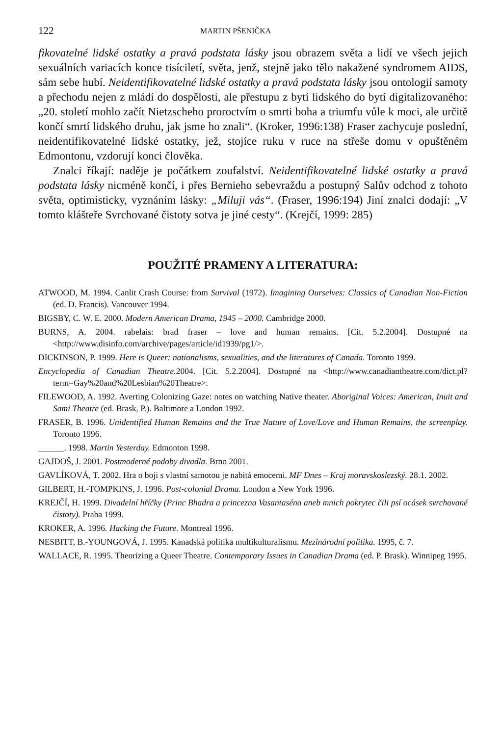122 MARTIN PŠENIČKA
fikovatelné lidské ostatky a pravá podstata lásky jsou obrazem světa a lidí ve všech jejich sexuálních variacích konce tisíciletí, světa, jenž, stejně jako tělo nakažené syndromem AIDS, sám sebe hubí. Neidentifikovatelné lidské ostatky a pravá podstata lásky jsou ontologií samoty a přechodu nejen z mládí do dospělosti, ale přestupu z bytí lidského do bytí digitalizovaného: „20. století mohlo začít Nietzscheho proroctvím o smrti boha a triumfu vůle k moci, ale určitě končí smrtí lidského druhu, jak jsme ho znali“. (Kroker, 1996:138) Fraser zachycuje poslední, neidentifikovatelné lidské ostatky, jež, stojíce ruku v ruce na střeše domu v opuštěném Edmontonu, vzdorují konci člověka.
Znalci říkají: naděje je počátkem zoufalství. Neidentifikovatelné lidské ostatky a pravá podstata lásky nicméně končí, i přes Bernieho sebevraždu a postupný Salův odchod z tohoto světa, optimisticky, vyznáním lásky: „Miluji vás“. (Fraser, 1996:194) Jiní znalci dodají: „V tomto klášteře Svrchované čistoty sotva je jiné cesty“. (Krejčí, 1999: 285)
POUŽITÉ PRAMENY A LITERATURA:
ATWOOD, M. 1994. Canlit Crash Course: from Survival (1972). Imagining Ourselves: Classics of Canadian Non-Fiction (ed. D. Francis). Vancouver 1994.
BIGSBY, C. W. E. 2000. Modern American Drama, 1945 – 2000. Cambridge 2000.
BURNS, A. 2004. rabelais: brad fraser – love and human remains. [Cit. 5.2.2004]. Dostupné na <http://www.disinfo.com/archive/pages/article/id1939/pg1/>.
DICKINSON, P. 1999. Here is Queer: nationalisms, sexualities, and the literatures of Canada. Toronto 1999.
Encyclopedia of Canadian Theatre. 2004. [Cit. 5.2.2004]. Dostupné na <http://www.canadiantheatre.com/dict.pl?term=Gay%20and%20Lesbian%20Theatre>.
FILEWOOD, A. 1992. Averting Colonizing Gaze: notes on watching Native theater. Aboriginal Voices: American, Inuit and Sami Theatre (ed. Brask, P.). Baltimore a London 1992.
FRASER, B. 1996. Unidentified Human Remains and the True Nature of Love/Love and Human Remains, the screenplay. Toronto 1996.
______. 1998. Martin Yesterday. Edmonton 1998.
GAJDOŠ, J. 2001. Postmoderné podoby divadla. Brno 2001.
GAVLÍKOVÁ, T. 2002. Hra o boji s vlastní samotou je nabitá emocemi. MF Dnes – Kraj moravskoslezský. 28.1. 2002.
GILBERT, H.-TOMPKINS, J. 1996. Post-colonial Drama. London a New York 1996.
KREJČÍ, H. 1999. Divadelní hříčky (Princ Bhadra a princezna Vasantaséna aneb mnich pokrytec čili psí ocásek svrchované čistoty). Praha 1999.
KROKER, A. 1996. Hacking the Future. Montreal 1996.
NESBITT, B.-YOUNGOVÁ, J. 1995. Kanadská politika multikulturalismu. Mezinárodní politika. 1995, č. 7.
WALLACE, R. 1995. Theorizing a Queer Theatre. Contemporary Issues in Canadian Drama (ed. P. Brask). Winnipeg 1995.